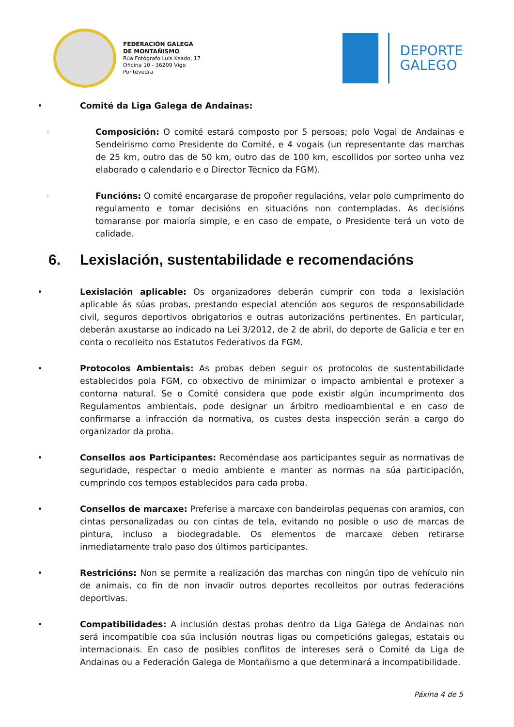FEDERACIÓN GALEGA
DE MONTAÑISMO
Rúa Fotógrafo Luis Ksado, 17
Oficina 10 - 36209 Vigo
Pontevedra
DEPORTE
GALEGO
• Comité da Liga Galega de Andainas:
◦
Composición: O comité estará composto por 5 persoas; polo Vogal de Andainas e Sendeirismo como Presidente do Comité, e 4 vogais (un representante das marchas de 25 km, outro das de 50 km, outro das de 100 km, escollidos por sorteo unha vez elaborado o calendario e o Director Técnico da FGM).
◦
Funcións: O comité encargarase de propoñer regulacións, velar polo cumprimento do regulamento e tomar decisións en situacións non contempladas. As decisións tomaranse por maioría simple, e en caso de empate, o Presidente terá un voto de calidade.
6. Lexislación, sustentabilidade e recomendacións
• Lexislación aplicable: Os organizadores deberán cumprir con toda a lexislación aplicable ás súas probas, prestando especial atención aos seguros de responsabilidade civil, seguros deportivos obrigatorios e outras autorizacións pertinentes. En particular, deberán axustarse ao indicado na Lei 3/2012, de 2 de abril, do deporte de Galicia e ter en conta o recolleito nos Estatutos Federativos da FGM.
• Protocolos Ambientais: As probas deben seguir os protocolos de sustentabilidade establecidos pola FGM, co obxectivo de minimizar o impacto ambiental e protexer a contorna natural. Se o Comité considera que pode existir algún incumprimento dos Regulamentos ambientais, pode designar un árbitro medioambiental e en caso de confirmarse a infracción da normativa, os custes desta inspección serán a cargo do organizador da proba.
• Consellos aos Participantes: Recoméndase aos participantes seguir as normativas de seguridade, respectar o medio ambiente e manter as normas na súa participación, cumprindo cos tempos establecidos para cada proba.
• Consellos de marcaxe: Preferise a marcaxe con bandeirolas pequenas con aramios, con cintas personalizadas ou con cintas de tela, evitando no posible o uso de marcas de pintura, incluso a biodegradable. Os elementos de marcaxe deben retirarse inmediatamente tralo paso dos últimos participantes.
• Restricións: Non se permite a realización das marchas con ningún tipo de vehículo nin de animais, co fin de non invadir outros deportes recolleitos por outras federacións deportivas.
• Compatibilidades: A inclusión destas probas dentro da Liga Galega de Andainas non será incompatible coa súa inclusión noutras ligas ou competicións galegas, estatais ou internacionais. En caso de posibles conflitos de intereses será o Comité da Liga de Andainas ou a Federación Galega de Montañismo a que determinará a incompatibilidade.
Páxina 4 de 5